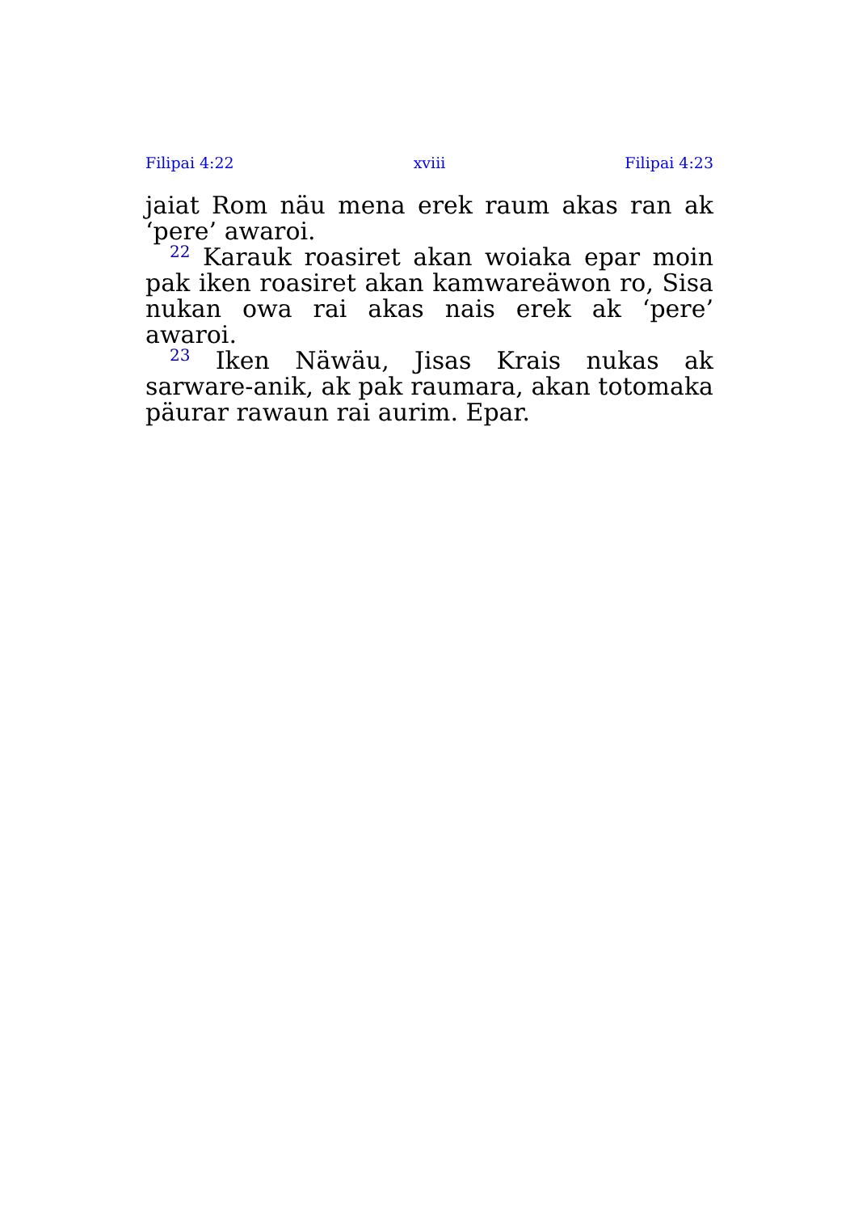Filipai 4:22 xviii Filipai 4:23
jaiat Rom näu mena erek raum akas ran ak ‘pere’ awaroi.
<sup>22</sup> Karauk roasiret akan woiaka epar moin pak iken roasiret akan kamwareäwon ro, Sisa nukan owa rai akas nais erek ak ‘pere’ awaroi.
<sup>23</sup> Iken Näwäu, Jisas Krais nukas ak sarware-anik, ak pak raumara, akan totomaka päurar rawaun rai aurim. Epar.